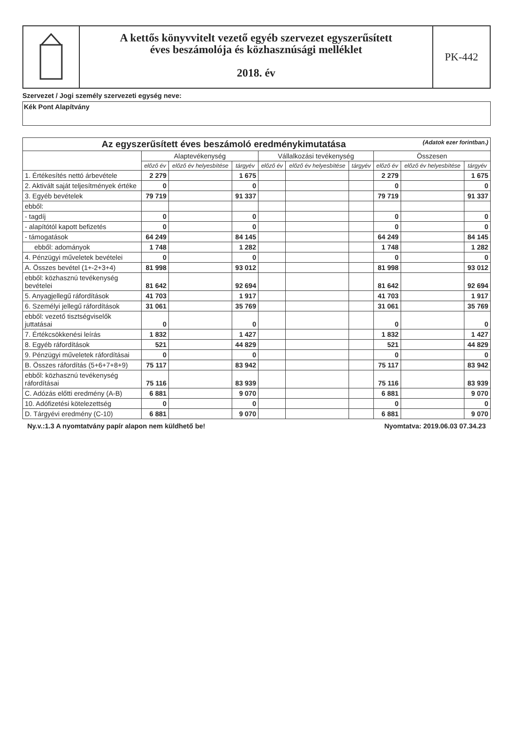A kettős könyvvitelt vezető egyéb szervezet egyszerűsített
éves beszámolója és közhasznúsági melléklet
2018. év
PK-442
Szervezet / Jogi személy szervezeti egység neve:
Kék Pont Alapítvány
| Az egyszerűsített éves beszámoló eredménykimutatása (Adatok ezer forintban.) | | | | | | | | | |
| --- | --- | --- | --- | --- | --- | --- | --- | --- | --- |
| | Alaptevékenység | | | Vállalkozási tevékenység | | | Összesen | | |
| | előző év | előző év helyesbítése | tárgyév | előző év | előző év helyesbítése | tárgyév | előző év | előző év helyesbítése | tárgyév |
| 1. Értékesítés nettó árbevétele | 2 279 | | 1 675 | | | | 2 279 | | 1 675 |
| 2. Aktivált saját teljesítmények értéke | 0 | | 0 | | | | 0 | | 0 |
| 3. Egyéb bevételek | 79 719 | | 91 337 | | | | 79 719 | | 91 337 |
| ebből: | | | | | | | | | |
| - tagdíj | 0 | | 0 | | | | 0 | | 0 |
| - alapítótól kapott befizetés | 0 | | 0 | | | | 0 | | 0 |
| - támogatások | 64 249 | | 84 145 | | | | 64 249 | | 84 145 |
| ebből: adományok | 1 748 | | 1 282 | | | | 1 748 | | 1 282 |
| 4. Pénzügyi műveletek bevételei | 0 | | 0 | | | | 0 | | 0 |
| A. Összes bevétel (1+-2+3+4) | 81 998 | | 93 012 | | | | 81 998 | | 93 012 |
| ebből: közhasznú tevékenység bevételei | 81 642 | | 92 694 | | | | 81 642 | | 92 694 |
| 5. Anyagjellegű ráfordítások | 41 703 | | 1 917 | | | | 41 703 | | 1 917 |
| 6. Személyi jellegű ráfordítások | 31 061 | | 35 769 | | | | 31 061 | | 35 769 |
| ebből: vezető tisztségviselők juttatásai | 0 | | 0 | | | | 0 | | 0 |
| 7. Értékcsökkenési leírás | 1 832 | | 1 427 | | | | 1 832 | | 1 427 |
| 8. Egyéb ráfordítások | 521 | | 44 829 | | | | 521 | | 44 829 |
| 9. Pénzügyi műveletek ráfordításai | 0 | | 0 | | | | 0 | | 0 |
| B. Összes ráfordítás (5+6+7+8+9) | 75 117 | | 83 942 | | | | 75 117 | | 83 942 |
| ebből: közhasznú tevékenység ráfordításai | 75 116 | | 83 939 | | | | 75 116 | | 83 939 |
| C. Adózás előtti eredmény (A-B) | 6 881 | | 9 070 | | | | 6 881 | | 9 070 |
| 10. Adófizetési kötelezettség | 0 | | 0 | | | | 0 | | 0 |
| D. Tárgyévi eredmény (C-10) | 6 881 | | 9 070 | | | | 6 881 | | 9 070 |
Ny.v.:1.3 A nyomtatvány papír alapon nem küldhető be! Nyomtatva: 2019.06.03 07.34.23